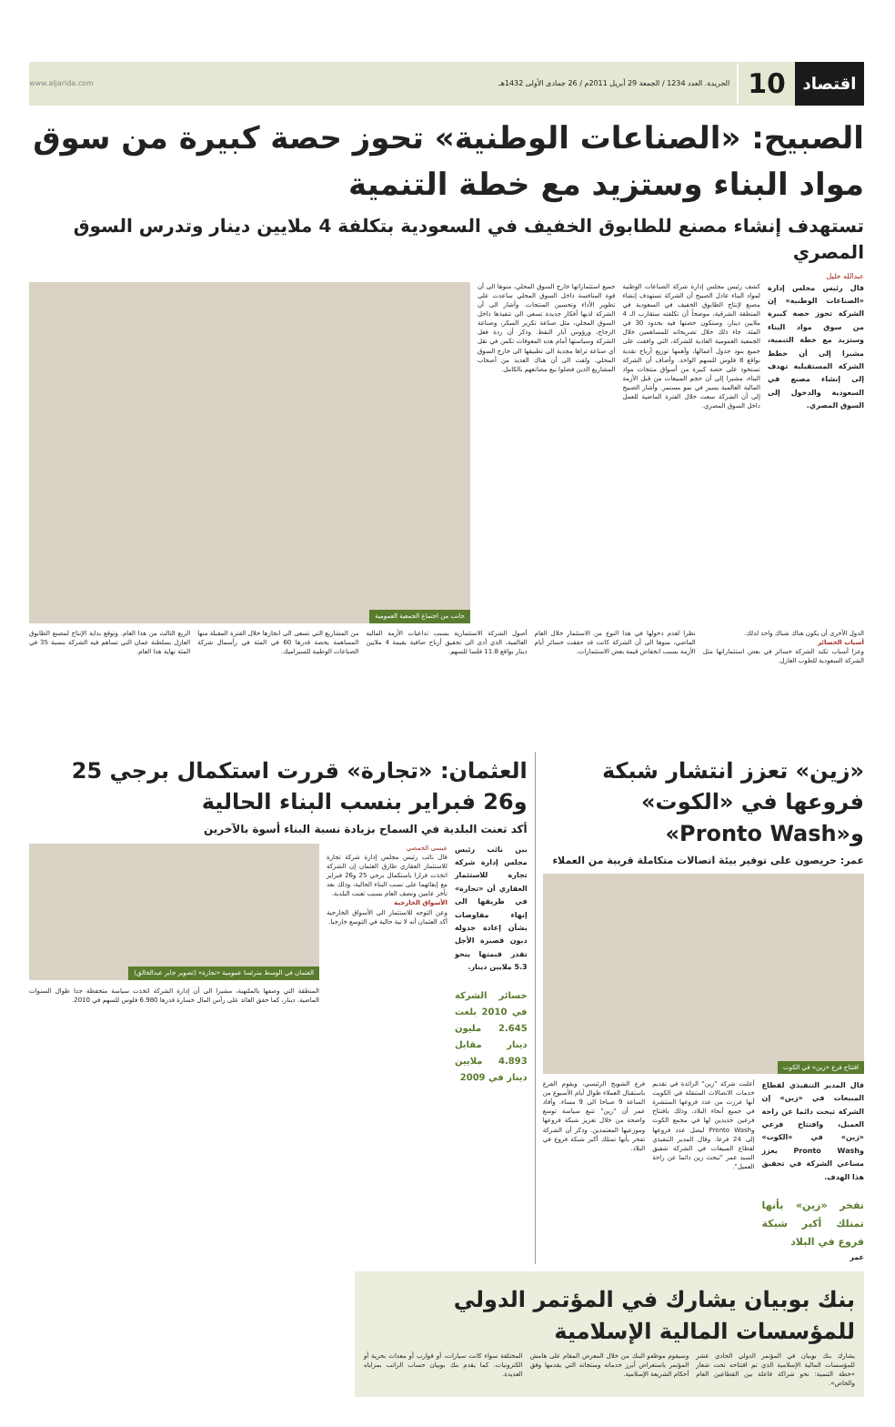اقتصاد
10
الجريدة. العدد 1234 / الجمعة 29 أبريل 2011م / 26 جمادى الأولى 1432هـ
www.aljarida.com
الصبيح: «الصناعات الوطنية» تحوز حصة كبيرة من سوق مواد البناء وستزيد مع خطة التنمية
تستهدف إنشاء مصنع للطابوق الخفيف في السعودية بتكلفة 4 ملايين دينار وتدرس السوق المصري
عبدالله خليل
قال رئيس مجلس إدارة «الصناعات الوطنية» إن الشركة تحوز حصة كبيرة من سوق مواد البناء وستزيد مع خطة التنمية، مشيرا إلى أن خطط الشركة المستقبلية تهدف إلى إنشاء مصنع في السعودية والدخول إلى السوق المصري.
كشف رئيس مجلس إدارة شركة الصناعات الوطنية لمواد البناء عادل الصبيح أن الشركة تستهدف إنشاء مصنع لإنتاج الطابوق الخفيف في السعودية في المنطقة الشرقية، موضحاً أن تكلفته ستقارب الـ 4 ملايين دينار، وستكون حصتها فيه بحدود 30 في المئة. جاء ذلك خلال تصريحاته للمساهمين خلال الجمعية العمومية العادية للشركة، التي وافقت على جميع بنود جدول أعمالها، وأهمها توزيع أرباح نقدية بواقع 8 فلوس للسهم الواحد. وأضاف أن الشركة تستحوذ على حصة كبيرة من أسواق منتجات مواد البناء، مشيرا إلى أن حجم المبيعات من قبل الأزمة المالية العالمية يسير في نمو مستمر. وأشار الصبيح إلى أن الشركة سعت خلال الفترة الماضية للعمل داخل السوق المصري.
جميع استثماراتها خارج السوق المحلي، منوها الى أن قوة المنافسة داخل السوق المحلي ساعدت على تطوير الأداء وتحسين المنتجات. وأشار الى أن الشركة لديها أفكار جديدة تسعى الى تنفيذها داخل السوق المحلي، مثل صناعة تكرير السكر، وصناعة الزجاج، ورؤوس آبار النفط. وذكر أن ردة فعل الشركة وسياستها أمام هذه المعوقات تكمن في نقل أي صناعة تراها مجدية الى تطبيقها الى خارج السوق المحلي. ولفت الى أن هناك العديد من أصحاب المشاريع الذين فضلوا بيع مصانعهم بالكامل.
جانب من اجتماع الجمعية العمومية
الدول الأخرى أن يكون هناك شباك واحد لذلك.
أسباب الخسائر
وعزا أسباب تكبد الشركة خسائر في بعض استثماراتها مثل الشركة السعودية للطوب العازل.
نظرا لعدم دخولها في هذا النوع من الاستثمار خلال العام الماضي، منوها الى أن الشركة كانت قد حققت خسائر أيام الأزمة بسبب انخفاض قيمة بعض الاستثمارات.
أصول الشركة الاستثمارية بسبب تداعيات الأزمة المالية العالمية، الذي أدى الى تحقيق أرباح صافية بقيمة 4 ملايين دينار بواقع 11.8 فلسا للسهم.
من المشاريع التي تسعى الى انجازها خلال الفترة المقبلة منها المساهمة بحصة قدرها 60 في المئة في رأسمال شركة الصناعات الوطنية للسيراميك.
الربع الثالث من هذا العام. وتوقع بداية الإنتاج لمصنع الطابوق العازل بسلطنة عمان التي تساهم فيه الشركة بنسبة 35 في المئة نهاية هذا العام.
«زين» تعزز انتشار شبكة فروعها في «الكوت» و«Pronto Wash»
عمر: حريصون على توفير بيئة اتصالات متكاملة قريبة من العملاء
افتتاح فرع «زين» في الكوت
قال المدير التنفيذي لقطاع المبيعات في «زين» إن الشركة تبحث دائما عن راحة العميل، وافتتاح فرعي «زين» في «الكوت» وPronto Wash يعزز مساعي الشركة في تحقيق هذا الهدف.
تفخر «زين» بأنها تمتلك أكبر شبكة فروع في البلاد
عمر
أعلنت شركة "زين" الرائدة في تقديم خدمات الاتصالات المتنقلة في الكويت أنها عززت من عدد فروعها المنتشرة في جميع أنحاء البلاد، وذلك بافتتاح فرعين جديدين لها في مجمع الكوت وPronto Wash ليصل عدد فروعها إلى 24 فرعا. وقال المدير التنفيذي لقطاع المبيعات في الشركة شفيق السيد عمر "تبحث زين دائما عن راحة العميل".
فرع الشويخ الرئيسي، ويقوم الفرع باستقبال العملاء طوال أيام الأسبوع من الساعة 9 صباحا الى 9 مساء. وأفاد عمر أن "زين" تتبع سياسة توسع واضحة من خلال تعزيز شبكة فروعها وموزعيها المعتمدين. وذكر أن الشركة تفخر بأنها تمتلك أكبر شبكة فروع في البلاد.
العثمان: «تجارة» قررت استكمال برجي 25 و26 فبراير بنسب البناء الحالية
أكد تعنت البلدية في السماح بزيادة نسبة البناء أسوة بالآخرين
بين نائب رئيس مجلس إدارة شركة تجارة للاستثمار العقاري أن «تجارة» في طريقها الى إنهاء مفاوضات بشأن إعادة جدولة ديون قصيرة الأجل تقدر قيمتها بنحو 5.3 ملايين دينار.
خسائر الشركة في 2010 بلغت 2.645 مليون دينار مقابل 4.893 ملايين دينار في 2009
عيسى الحمصي
قال نائب رئيس مجلس إدارة شركة تجارة للاستثمار العقاري طارق العثمان إن الشركة اتخذت قرارا باستكمال برجي 25 و26 فبراير مع إبقائهما على نسب البناء الحالية، وذلك بعد تأخر عامين ونصف العام بسبب تعنت البلدية.
الأسواق الخارجية
وعن التوجه للاستثمار الى الأسواق الخارجية أكد العثمان أنه لا نية حالية في التوسع خارجيا.
العثمان في الوسط مترئسا عمومية «تجارة» (تصوير جابر عبدالخالق)
المنطقة التي وصفها بالملتهبة، مشيرا الى أن إدارة الشركة اتخذت سياسة متحفظة جدا طوال السنوات الماضية. دينار، كما حقق العائد على رأس المال خسارة قدرها 6.980 فلوس للسهم في 2010.
بنك بوبيان يشارك في المؤتمر الدولي للمؤسسات المالية الإسلامية
يشارك بنك بوبيان في المؤتمر الدولي الحادي عشر للمؤسسات المالية الإسلامية الذي تم افتتاحه تحت شعار «خطة التنمية: نحو شراكة فاعلة بين القطاعين العام والخاص».
وسيقوم موظفو البنك من خلال المعرض المقام على هامش المؤتمر باستعراض أبرز خدماته ومنتجاته التي يقدمها وفق أحكام الشريعة الإسلامية.
المختلفة سواء كانت سيارات، أو قوارب أو معدات بحرية أو الكترونيات. كما يقدم بنك بوبيان حساب الراتب بمزاياه العديدة.